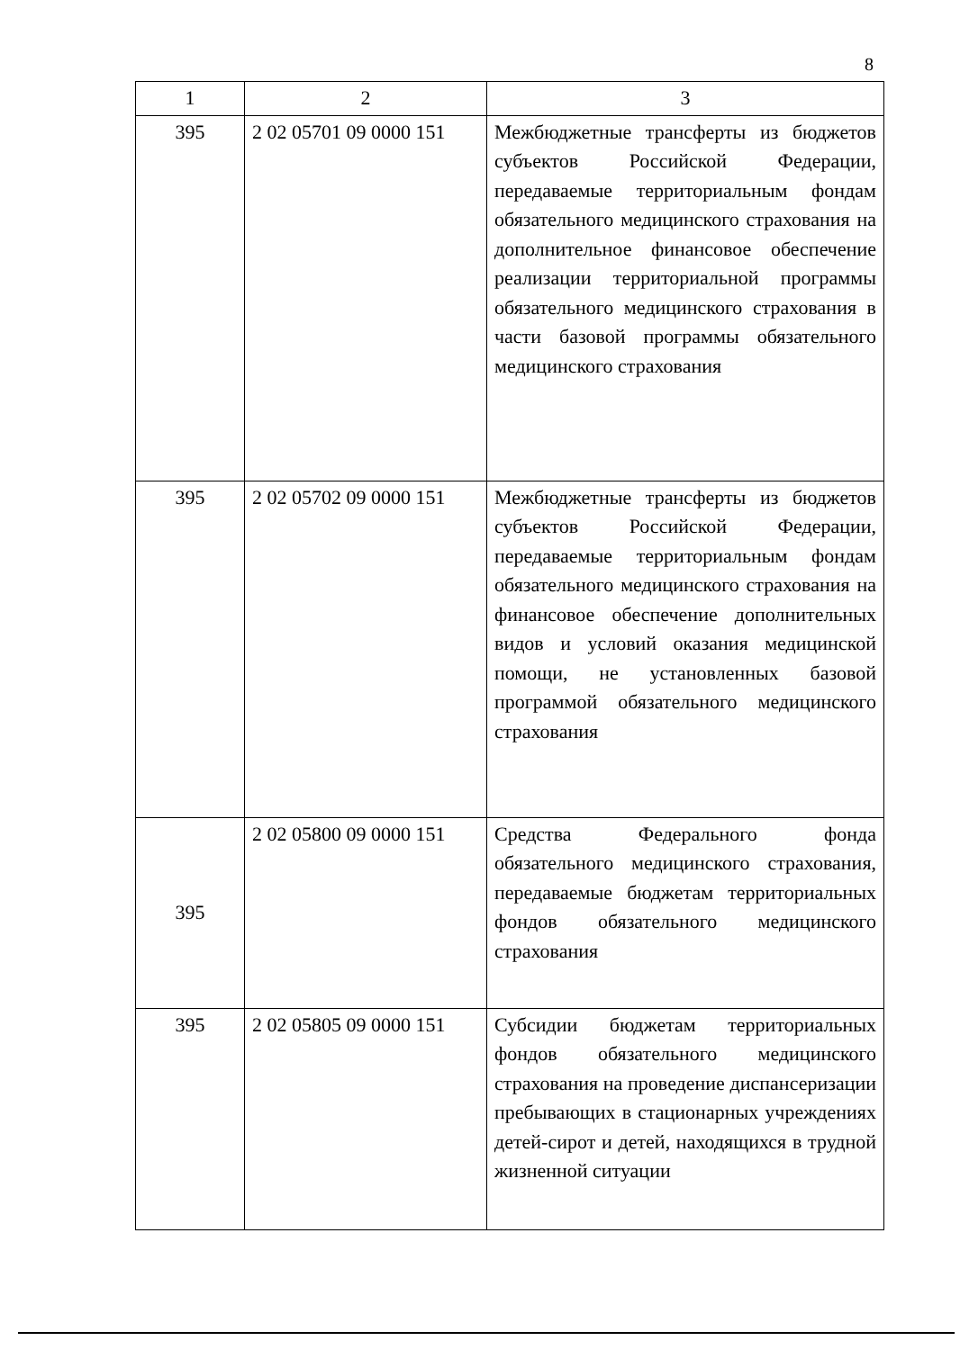8
| 1 | 2 | 3 |
| --- | --- | --- |
| 395 | 2 02 05701 09 0000 151 | Межбюджетные трансферты из бюджетов субъектов Российской Федерации, передаваемые территориальным фондам обязательного медицинского страхования на дополнительное финансовое обеспечение реализации территориальной программы обязательного медицинского страхования в части базовой программы обязательного медицинского страхования |
| 395 | 2 02 05702 09 0000 151 | Межбюджетные трансферты из бюджетов субъектов Российской Федерации, передаваемые территориальным фондам обязательного медицинского страхования на финансовое обеспечение дополнительных видов и условий оказания медицинской помощи, не установленных базовой программой обязательного медицинского страхования |
| 395 | 2 02 05800 09 0000 151 | Средства Федерального фонда обязательного медицинского страхования, передаваемые бюджетам территориальных фондов обязательного медицинского страхования |
| 395 | 2 02 05805 09 0000 151 | Субсидии бюджетам территориальных фондов обязательного медицинского страхования на проведение диспансеризации пребывающих в стационарных учреждениях детей-сирот и детей, находящихся в трудной жизненной ситуации |